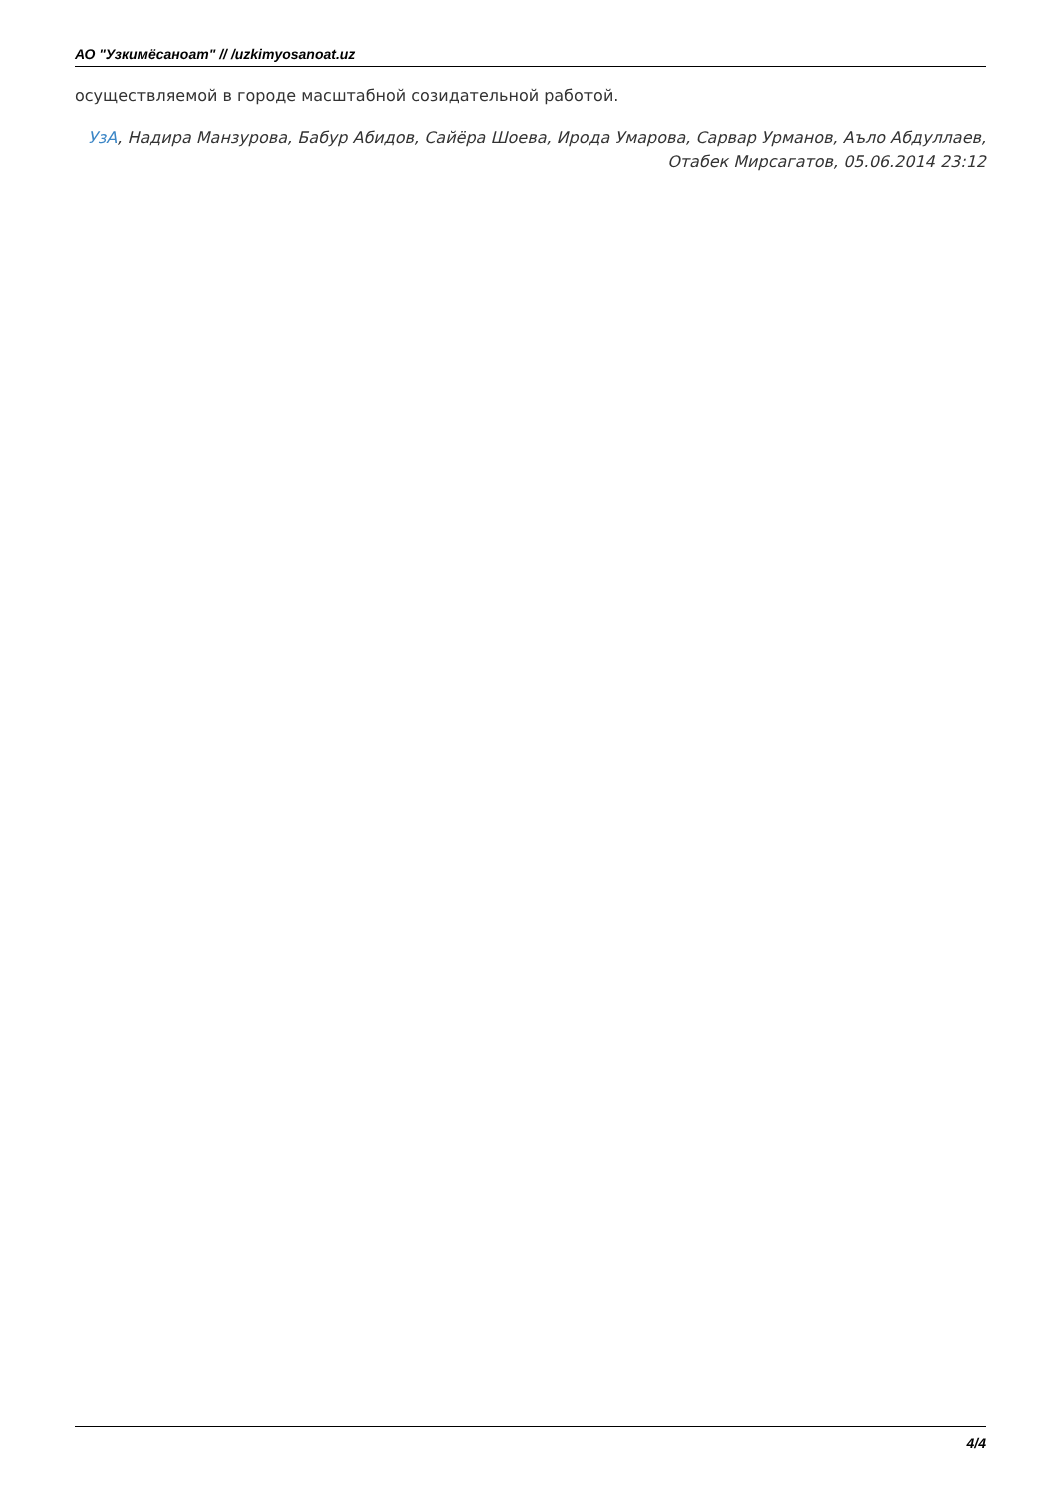АО "Узкимёсаноат" // /uzkimyosanoat.uz
осуществляемой в городе масштабной созидательной работой.
УзА, Надира Манзурова, Бабур Абидов, Сайёра Шоева, Ирода Умарова, Сарвар Урманов, Аъло Абдуллаев, Отабек Мирсагатов, 05.06.2014 23:12
4/4